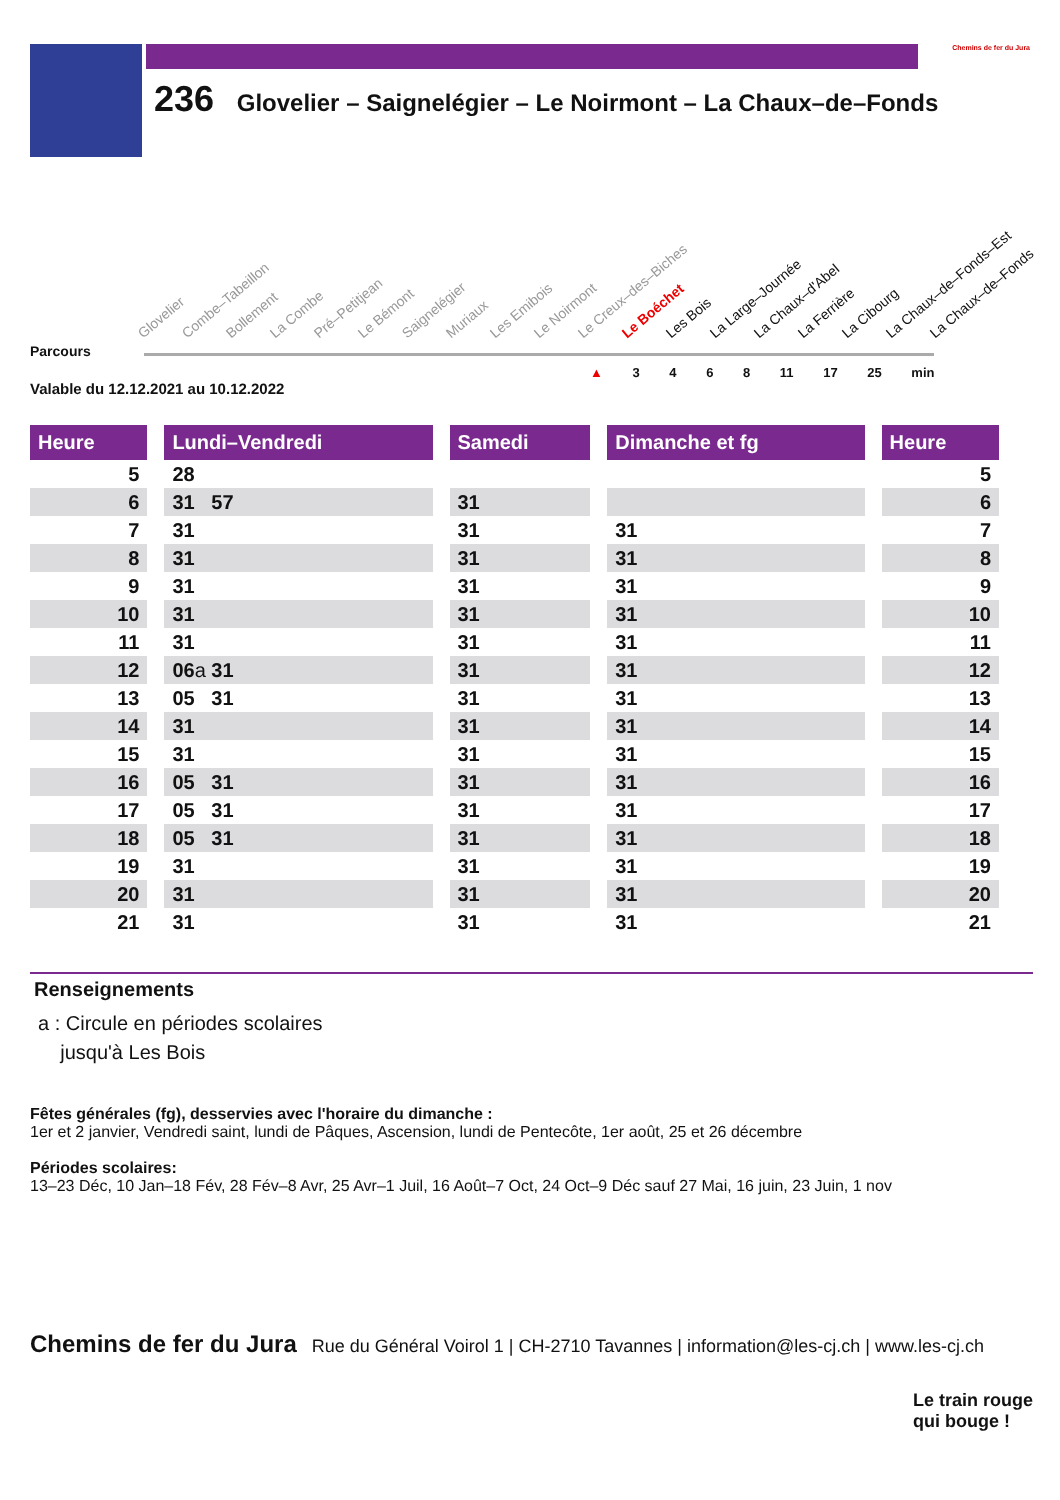Chemins de fer du Jura
236 Glovelier – Saignelégier – Le Noirmont – La Chaux–de–Fonds
Parcours
Glovelier Combe–Tabeillon Bollement La Combe Pré–Petitjean Le Bémont Saignelégier Muriaux Les Emibois Le Noirmont Le Creux–des–Biches Le Boéchet Les Bois La Large–Journée La Chaux–d'Abel La Ferrière La Cibourg La Chaux–de–Fonds–Est La Chaux–de–Fonds
▲ 3 4 6 8 11 17 25 min
Valable du 12.12.2021 au 10.12.2022
| Heure | Lundi–Vendredi | Samedi | Dimanche et fg | Heure |
| --- | --- | --- | --- | --- |
| 5 | 28 | | | 5 |
| 6 | 31 57 | 31 | | 6 |
| 7 | 31 | 31 | 31 | 7 |
| 8 | 31 | 31 | 31 | 8 |
| 9 | 31 | 31 | 31 | 9 |
| 10 | 31 | 31 | 31 | 10 |
| 11 | 31 | 31 | 31 | 11 |
| 12 | 06 a 31 | 31 | 31 | 12 |
| 13 | 05 31 | 31 | 31 | 13 |
| 14 | 31 | 31 | 31 | 14 |
| 15 | 31 | 31 | 31 | 15 |
| 16 | 05 31 | 31 | 31 | 16 |
| 17 | 05 31 | 31 | 31 | 17 |
| 18 | 05 31 | 31 | 31 | 18 |
| 19 | 31 | 31 | 31 | 19 |
| 20 | 31 | 31 | 31 | 20 |
| 21 | 31 | 31 | 31 | 21 |
Renseignements
a : Circule en périodes scolaires
jusqu'à Les Bois
Fêtes générales (fg), desservies avec l'horaire du dimanche :
1er et 2 janvier, Vendredi saint, lundi de Pâques, Ascension, lundi de Pentecôte, 1er août, 25 et 26 décembre
Périodes scolaires:
13–23 Déc, 10 Jan–18 Fév, 28 Fév–8 Avr, 25 Avr–1 Juil, 16 Août–7 Oct, 24 Oct–9 Déc sauf 27 Mai, 16 juin, 23 Juin, 1 nov
Chemins de fer du Jura Rue du Général Voirol 1 | CH-2710 Tavannes | information@les-cj.ch | www.les-cj.ch
Le train rouge
qui bouge !